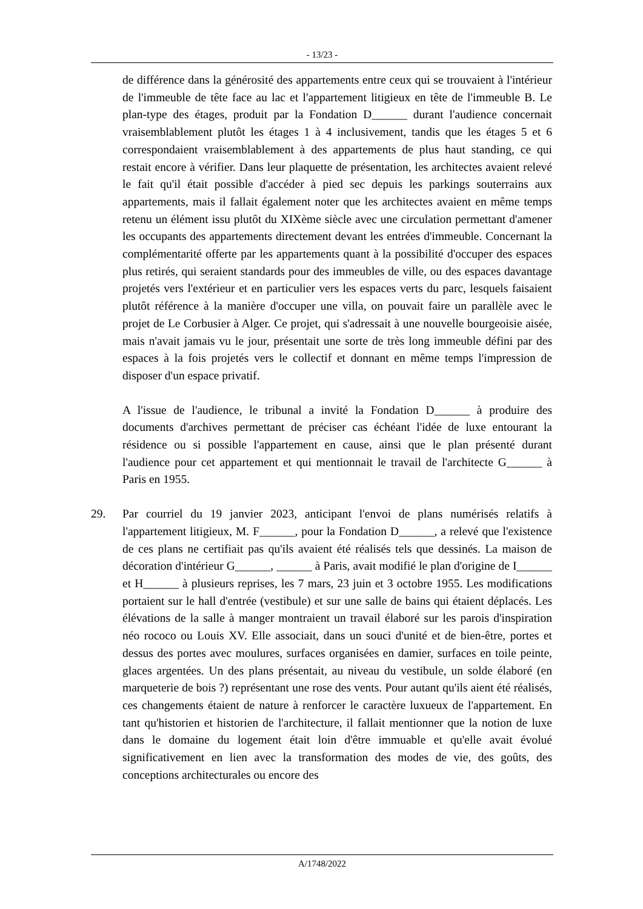- 13/23 -
de différence dans la générosité des appartements entre ceux qui se trouvaient à l'intérieur de l'immeuble de tête face au lac et l'appartement litigieux en tête de l'immeuble B. Le plan-type des étages, produit par la Fondation D______ durant l'audience concernait vraisemblablement plutôt les étages 1 à 4 inclusivement, tandis que les étages 5 et 6 correspondaient vraisemblablement à des appartements de plus haut standing, ce qui restait encore à vérifier. Dans leur plaquette de présentation, les architectes avaient relevé le fait qu'il était possible d'accéder à pied sec depuis les parkings souterrains aux appartements, mais il fallait également noter que les architectes avaient en même temps retenu un élément issu plutôt du XIXème siècle avec une circulation permettant d'amener les occupants des appartements directement devant les entrées d'immeuble. Concernant la complémentarité offerte par les appartements quant à la possibilité d'occuper des espaces plus retirés, qui seraient standards pour des immeubles de ville, ou des espaces davantage projetés vers l'extérieur et en particulier vers les espaces verts du parc, lesquels faisaient plutôt référence à la manière d'occuper une villa, on pouvait faire un parallèle avec le projet de Le Corbusier à Alger. Ce projet, qui s'adressait à une nouvelle bourgeoisie aisée, mais n'avait jamais vu le jour, présentait une sorte de très long immeuble défini par des espaces à la fois projetés vers le collectif et donnant en même temps l'impression de disposer d'un espace privatif.
A l'issue de l'audience, le tribunal a invité la Fondation D______ à produire des documents d'archives permettant de préciser cas échéant l'idée de luxe entourant la résidence ou si possible l'appartement en cause, ainsi que le plan présenté durant l'audience pour cet appartement et qui mentionnait le travail de l'architecte G______ à Paris en 1955.
29. Par courriel du 19 janvier 2023, anticipant l'envoi de plans numérisés relatifs à l'appartement litigieux, M. F______, pour la Fondation D______, a relevé que l'existence de ces plans ne certifiait pas qu'ils avaient été réalisés tels que dessinés. La maison de décoration d'intérieur G______, ______ à Paris, avait modifié le plan d'origine de I______ et H______ à plusieurs reprises, les 7 mars, 23 juin et 3 octobre 1955. Les modifications portaient sur le hall d'entrée (vestibule) et sur une salle de bains qui étaient déplacés. Les élévations de la salle à manger montraient un travail élaboré sur les parois d'inspiration néo rococo ou Louis XV. Elle associait, dans un souci d'unité et de bien-être, portes et dessus des portes avec moulures, surfaces organisées en damier, surfaces en toile peinte, glaces argentées. Un des plans présentait, au niveau du vestibule, un solde élaboré (en marqueterie de bois ?) représentant une rose des vents. Pour autant qu'ils aient été réalisés, ces changements étaient de nature à renforcer le caractère luxueux de l'appartement. En tant qu'historien et historien de l'architecture, il fallait mentionner que la notion de luxe dans le domaine du logement était loin d'être immuable et qu'elle avait évolué significativement en lien avec la transformation des modes de vie, des goûts, des conceptions architecturales ou encore des
A/1748/2022